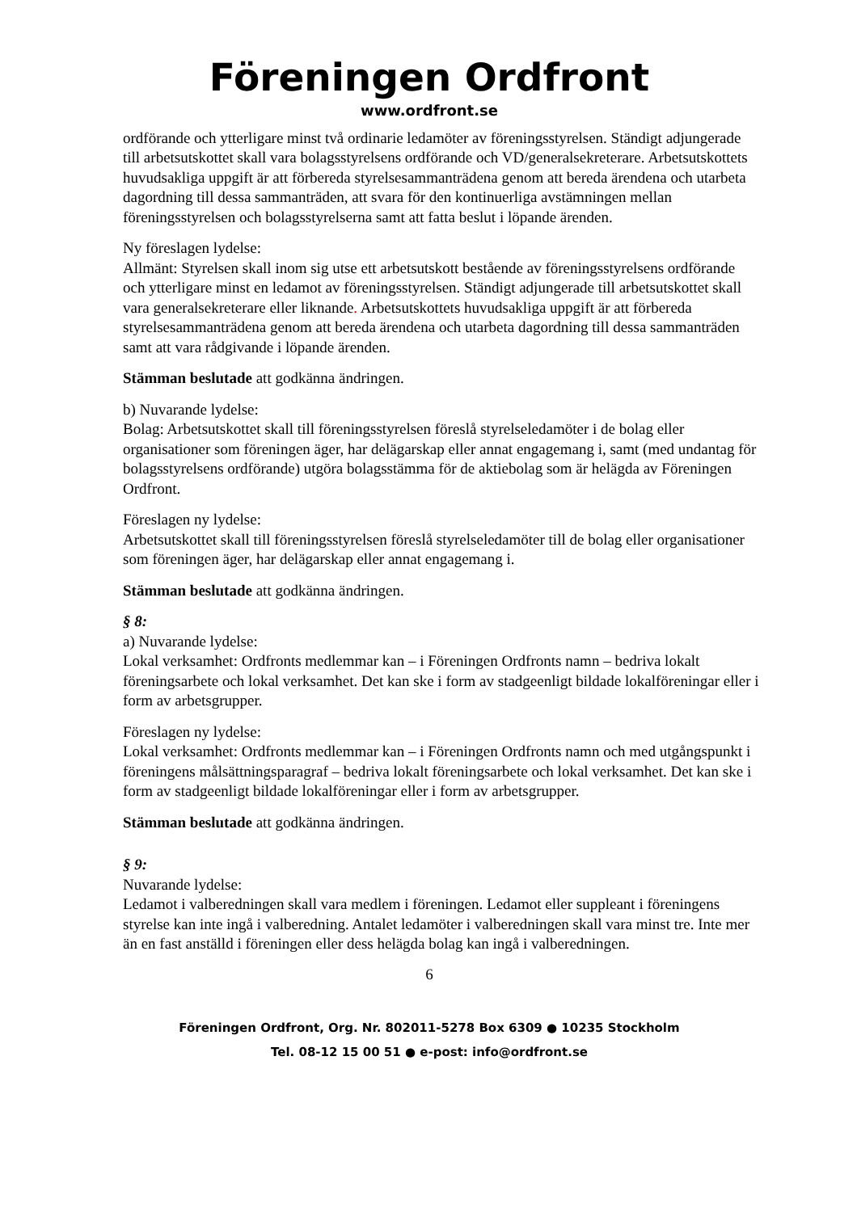Föreningen Ordfront
www.ordfront.se
ordförande och ytterligare minst två ordinarie ledamöter av föreningsstyrelsen. Ständigt adjungerade till arbetsutskottet skall vara bolagsstyrelsens ordförande och VD/generalsekreterare. Arbetsutskottets huvudsakliga uppgift är att förbereda styrelsesammanträdena genom att bereda ärendena och utarbeta dagordning till dessa sammanträden, att svara för den kontinuerliga avstämningen mellan föreningsstyrelsen och bolagsstyrelserna samt att fatta beslut i löpande ärenden.
Ny föreslagen lydelse:
Allmänt: Styrelsen skall inom sig utse ett arbetsutskott bestående av föreningsstyrelsens ordförande och ytterligare minst en ledamot av föreningsstyrelsen. Ständigt adjungerade till arbetsutskottet skall vara generalsekreterare eller liknande. Arbetsutskottets huvudsakliga uppgift är att förbereda styrelsesammanträdena genom att bereda ärendena och utarbeta dagordning till dessa sammanträden samt att vara rådgivande i löpande ärenden.
Stämman beslutade att godkänna ändringen.
b) Nuvarande lydelse:
Bolag: Arbetsutskottet skall till föreningsstyrelsen föreslå styrelseledamöter i de bolag eller organisationer som föreningen äger, har delägarskap eller annat engagemang i, samt (med undantag för bolagsstyrelsens ordförande) utgöra bolagsstämma för de aktiebolag som är helägda av Föreningen Ordfront.
Föreslagen ny lydelse:
Arbetsutskottet skall till föreningsstyrelsen föreslå styrelseledamöter till de bolag eller organisationer som föreningen äger, har delägarskap eller annat engagemang i.
Stämman beslutade att godkänna ändringen.
§ 8:
a) Nuvarande lydelse:
Lokal verksamhet: Ordfronts medlemmar kan – i Föreningen Ordfronts namn – bedriva lokalt föreningsarbete och lokal verksamhet. Det kan ske i form av stadgeenligt bildade lokalföreningar eller i form av arbetsgrupper.
Föreslagen ny lydelse:
Lokal verksamhet: Ordfronts medlemmar kan – i Föreningen Ordfronts namn och med utgångspunkt i föreningens målsättningsparagraf – bedriva lokalt föreningsarbete och lokal verksamhet. Det kan ske i form av stadgeenligt bildade lokalföreningar eller i form av arbetsgrupper.
Stämman beslutade att godkänna ändringen.
§ 9:
Nuvarande lydelse:
Ledamot i valberedningen skall vara medlem i föreningen. Ledamot eller suppleant i föreningens styrelse kan inte ingå i valberedning. Antalet ledamöter i valberedningen skall vara minst tre. Inte mer än en fast anställd i föreningen eller dess helägda bolag kan ingå i valberedningen.
6
Föreningen Ordfront, Org. Nr. 802011-5278 Box 6309 ● 10235 Stockholm
Tel. 08-12 15 00 51 ● e-post: info@ordfront.se